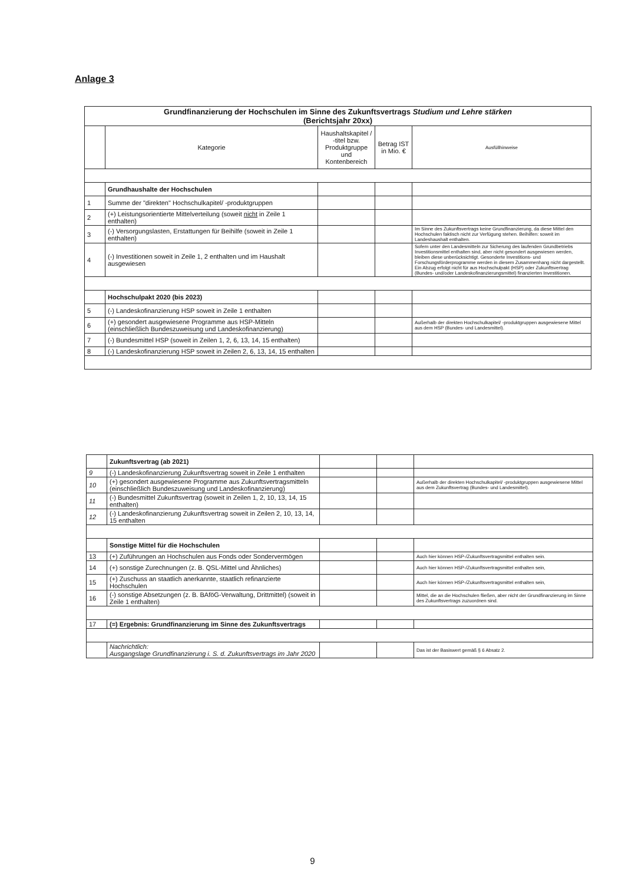Anlage 3
| Grundfinanzierung der Hochschulen im Sinne des Zukunftsvertrags Studium und Lehre stärken (Berichtsjahr 20xx) | | | | |
| --- | --- | --- | --- | --- |
| | Kategorie | Haushaltskapitel / -titel bzw. Produktgruppe und Kontenbereich | Betrag IST in Mio. € | Ausfüllhinweise |
| | Grundhaushalte der Hochschulen | | | |
| 1 | Summe der "direkten" Hochschulkapitel/ -produktgruppen | | | |
| 2 | (+) Leistungsorientierte Mittelverteilung (soweit nicht in Zeile 1 enthalten) | | | |
| 3 | (-) Versorgungslasten, Erstattungen für Beihilfe (soweit in Zeile 1 enthalten) | | | Im Sinne des Zukunftsvertrags keine Grundfinanzierung, da diese Mittel den Hochschulen faktisch nicht zur Verfügung stehen. Beihilfen: soweit im Landeshaushalt enthalten. |
| 4 | (-) Investitionen soweit in Zeile 1, 2 enthalten und im Haushalt ausgewiesen | | | Sofern unter den Landesmitteln zur Sicherung des laufenden Grundbetriebs Investitionsmittel enthalten sind, aber nicht gesondert ausgewiesen werden, bleiben diese unberücksichtigt. Gesonderte Investitions- und Forschungsförderprogramme werden in diesem Zusammenhang nicht dargestellt. Ein Abzug erfolgt nicht für aus Hochschulpakt (HSP) oder Zukunftsvertrag (Bundes- und/oder Landeskofinanzierungsmittel) finanzierten Investitionen. |
| | Hochschulpakt 2020 (bis 2023) | | | |
| 5 | (-) Landeskofinanzierung HSP soweit in Zeile 1 enthalten | | | |
| 6 | (+) gesondert ausgewiesene Programme aus HSP-Mitteln (einschließlich Bundeszuweisung und Landeskofinanzierung) | | | Außerhalb der direkten Hochschulkapitel/ -produktgruppen ausgewiesene Mittel aus dem HSP (Bundes- und Landesmittel). |
| 7 | (-) Bundesmittel HSP (soweit in Zeilen 1, 2, 6, 13, 14, 15 enthalten) | | | |
| 8 | (-) Landeskofinanzierung HSP soweit in Zeilen 2, 6, 13, 14, 15 enthalten | | | |
| | Zukunftsvertrag (ab 2021) | | | |
| 9 | (-) Landeskofinanzierung Zukunftsvertrag soweit in Zeile 1 enthalten | | | |
| 10 | (+) gesondert ausgewiesene Programme aus Zukunftsvertragsmitteln (einschließlich Bundeszuweisung und Landeskofinanzierung) | | | Außerhalb der direkten Hochschulkapitel/ -produktgruppen ausgewiesene Mittel aus dem Zukunftsvertrag (Bundes- und Landesmittel). |
| 11 | (-) Bundesmittel Zukunftsvertrag (soweit in Zeilen 1, 2, 10, 13, 14, 15 enthalten) | | | |
| 12 | (-) Landeskofinanzierung Zukunftsvertrag soweit in Zeilen 2, 10, 13, 14, 15 enthalten | | | |
| | Sonstige Mittel für die Hochschulen | | | |
| 13 | (+) Zuführungen an Hochschulen aus Fonds oder Sondervermögen | | | Auch hier können HSP-/Zukunftsvertragsmittel enthalten sein. |
| 14 | (+) sonstige Zurechnungen (z. B. QSL-Mittel und Ähnliches) | | | Auch hier können HSP-/Zukunftsvertragsmittel enthalten sein, |
| 15 | (+) Zuschuss an staatlich anerkannte, staatlich refinanzierte Hochschulen | | | Auch hier können HSP-/Zukunftsvertragsmittel enthalten sein, |
| 16 | (-) sonstige Absetzungen (z. B. BAföG-Verwaltung, Drittmittel) (soweit in Zeile 1 enthalten) | | | Mittel, die an die Hochschulen fließen, aber nicht der Grundfinanzierung im Sinne des Zukunftsvertrags zuzuordnen sind. |
| 17 | (=) Ergebnis: Grundfinanzierung im Sinne des Zukunftsvertrags | | | |
| | Nachrichtlich: Ausgangslage Grundfinanzierung i. S. d. Zukunftsvertrags im Jahr 2020 | | | Das ist der Basiswert gemäß § 6 Absatz 2. |
9